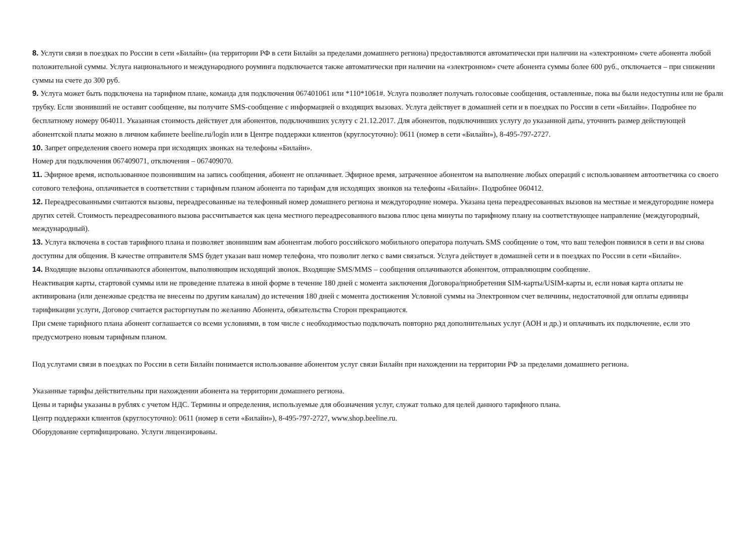8. Услуги связи в поездках по России в сети «Билайн» (на территории РФ в сети Билайн за пределами домашнего региона) предоставляются автоматически при наличии на «электронном» счете абонента любой положительной суммы. Услуга национального и международного роуминга подключается также автоматически при наличии на «электронном» счете абонента суммы более 600 руб., отключается – при снижении суммы на счете до 300 руб.
9. Услуга может быть подключена на тарифном плане, команда для подключения 067401061 или *110*1061#. Услуга позволяет получать голосовые сообщения, оставленные, пока вы были недоступны или не брали трубку. Если звонивший не оставит сообщение, вы получите SMS-сообщение с информацией о входящих вызовах. Услуга действует в домашней сети и в поездках по России в сети «Билайн». Подробнее по бесплатному номеру 064011. Указанная стоимость действует для абонентов, подключивших услугу с 21.12.2017. Для абонентов, подключивших услугу до указанной даты, уточнить размер действующей абонентской платы можно в личном кабинете beeline.ru/login или в Центре поддержки клиентов (круглосуточно): 0611 (номер в сети «Билайн»), 8-495-797-2727.
10. Запрет определения своего номера при исходящих звонках на телефоны «Билайн».
Номер для подключения 067409071, отключения – 067409070.
11. Эфирное время, использованное позвонившим на запись сообщения, абонент не оплачивает. Эфирное время, затраченное абонентом на выполнение любых операций с использованием автоответчика со своего сотового телефона, оплачивается в соответствии с тарифным планом абонента по тарифам для исходящих звонков на телефоны «Билайн». Подробнее 060412.
12. Переадресованными считаются вызовы, переадресованные на телефонный номер домашнего региона и междугородние номера. Указана цена переадресованных вызовов на местные и междугородние номера других сетей. Стоимость переадресованного вызова рассчитывается как цена местного переадресованного вызова плюс цена минуты по тарифному плану на соответствующее направление (междугородный, международный).
13. Услуга включена в состав тарифного плана и позволяет звонившим вам абонентам любого российского мобильного оператора получать SMS сообщение о том, что ваш телефон появился в сети и вы снова доступны для общения. В качестве отправителя SMS будет указан ваш номер телефона, что позволит легко с вами связаться. Услуга действует в домашней сети и в поездках по России в сети «Билайн».
14. Входящие вызовы оплачиваются абонентом, выполняющим исходящий звонок. Входящие SMS/MMS – сообщения оплачиваются абонентом, отправляющим сообщение.
Неактивация карты, стартовой суммы или не проведение платежа в иной форме в течение 180 дней с момента заключения Договора/приобретения SIM-карты/USIM-карты и, если новая карта оплаты не активирована (или денежные средства не внесены по другим каналам) до истечения 180 дней с момента достижения Условной суммы на Электронном счет величины, недостаточной для оплаты единицы тарификации услуги, Договор считается расторгнутым по желанию Абонента, обязательства Сторон прекращаются.
При смене тарифного плана абонент соглашается со всеми условиями, в том числе с необходимостью подключать повторно ряд дополнительных услуг (АОН и др.) и оплачивать их подключение, если это предусмотрено новым тарифным планом.
Под услугами связи в поездках по России в сети Билайн понимается использование абонентом услуг связи Билайн при нахождении на территории РФ за пределами домашнего региона.
Указанные тарифы действительны при нахождении абонента на территории домашнего региона.
Цены и тарифы указаны в рублях с учетом НДС. Термины и определения, используемые для обозначения услуг, служат только для целей данного тарифного плана.
Центр поддержки клиентов (круглосуточно): 0611 (номер в сети «Билайн»), 8-495-797-2727, www.shop.beeline.ru.
Оборудование сертифицировано. Услуги лицензированы.